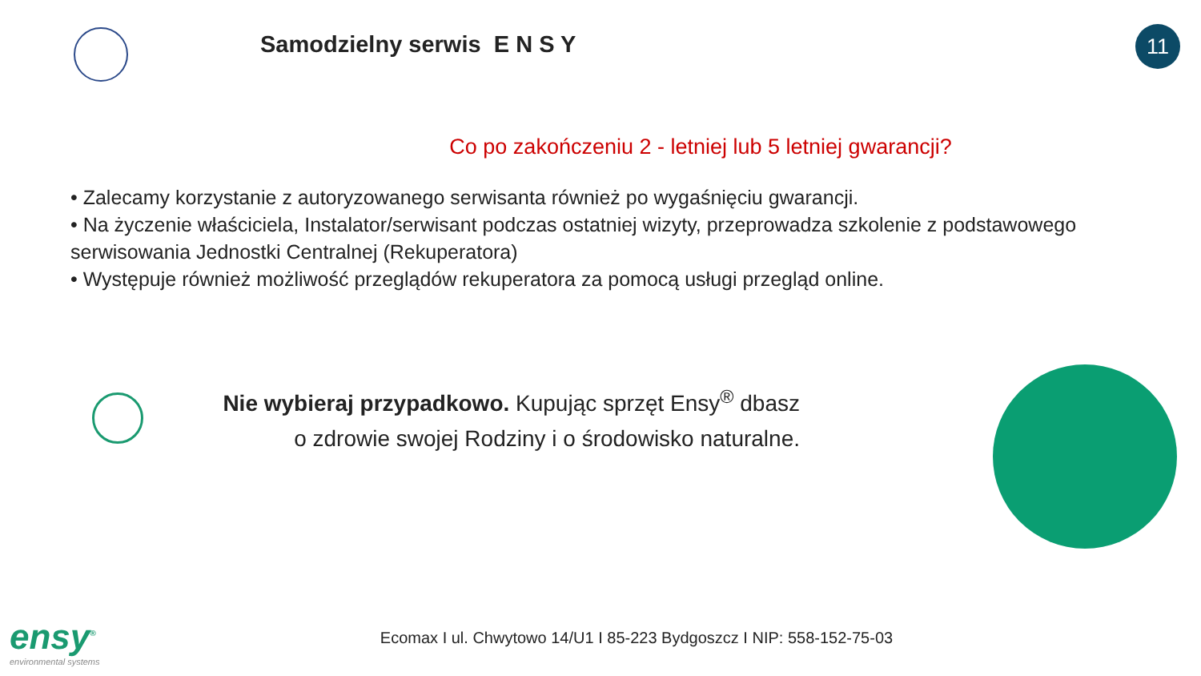Samodzielny serwis E N S Y
11
Co po zakończeniu 2 - letniej lub 5 letniej gwarancji?
• Zalecamy korzystanie z autoryzowanego serwisanta również po wygaśnięciu gwarancji.
• Na życzenie właściciela, Instalator/serwisant podczas ostatniej wizyty, przeprowadza szkolenie z podstawowego
serwisowania Jednostki Centralnej (Rekuperatora)
• Występuje również możliwość przeglądów rekuperatora za pomocą usługi przegląd online.
Nie wybieraj przypadkowo. Kupując sprzęt Ensy<sup>®</sup> dbasz
o zdrowie swojej Rodziny i o środowisko naturalne.
ensy<sup>®</sup>
environmental systems
Ecomax I ul. Chwytowo 14/U1 I 85-223 Bydgoszcz I NIP: 558-152-75-03